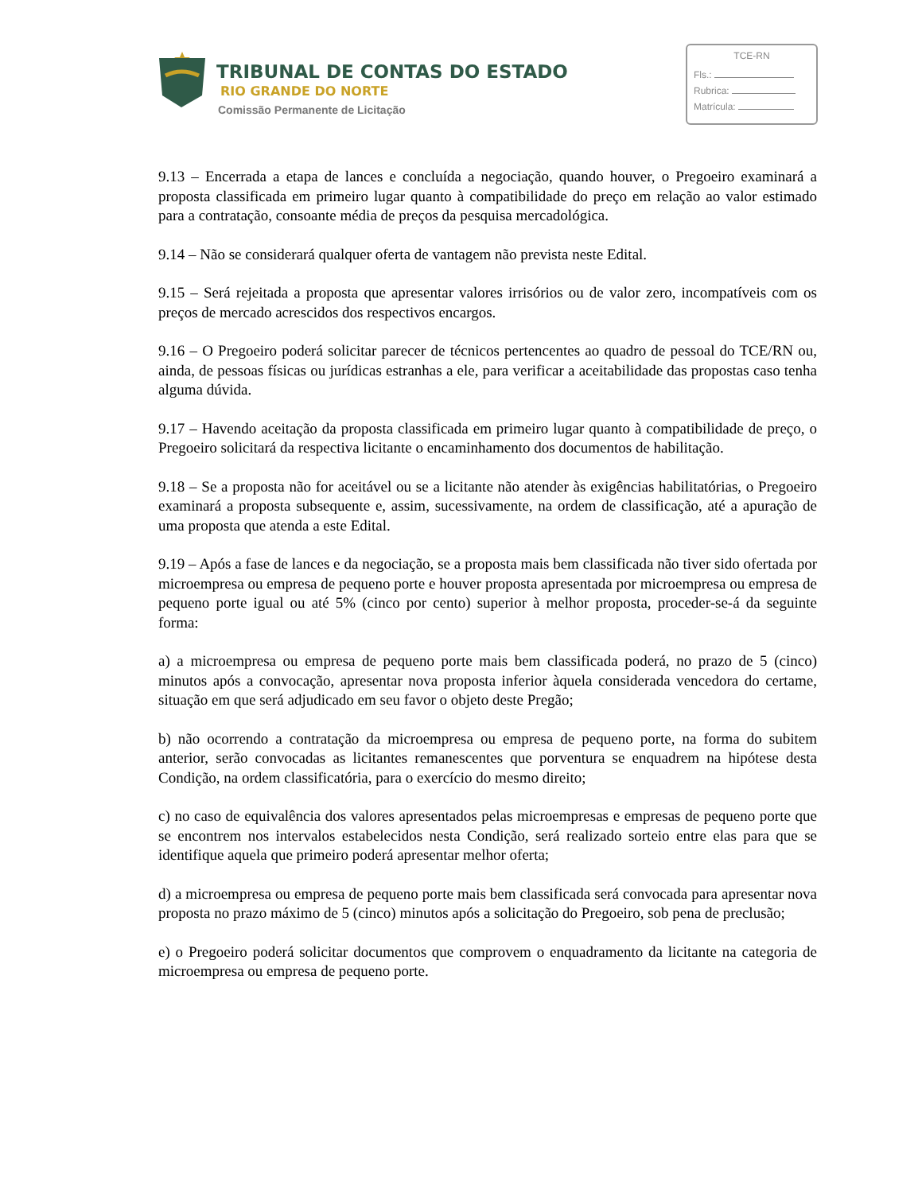TRIBUNAL DE CONTAS DO ESTADO
RIO GRANDE DO NORTE
Comissão Permanente de Licitação
TCE-RN
Fls.:
Rubrica:
Matrícula:
9.13 – Encerrada a etapa de lances e concluída a negociação, quando houver, o Pregoeiro examinará a proposta classificada em primeiro lugar quanto à compatibilidade do preço em relação ao valor estimado para a contratação, consoante média de preços da pesquisa mercadológica.
9.14 – Não se considerará qualquer oferta de vantagem não prevista neste Edital.
9.15 – Será rejeitada a proposta que apresentar valores irrisórios ou de valor zero, incompatíveis com os preços de mercado acrescidos dos respectivos encargos.
9.16 – O Pregoeiro poderá solicitar parecer de técnicos pertencentes ao quadro de pessoal do TCE/RN ou, ainda, de pessoas físicas ou jurídicas estranhas a ele, para verificar a aceitabilidade das propostas caso tenha alguma dúvida.
9.17 – Havendo aceitação da proposta classificada em primeiro lugar quanto à compatibilidade de preço, o Pregoeiro solicitará da respectiva licitante o encaminhamento dos documentos de habilitação.
9.18 – Se a proposta não for aceitável ou se a licitante não atender às exigências habilitatórias, o Pregoeiro examinará a proposta subsequente e, assim, sucessivamente, na ordem de classificação, até a apuração de uma proposta que atenda a este Edital.
9.19 – Após a fase de lances e da negociação, se a proposta mais bem classificada não tiver sido ofertada por microempresa ou empresa de pequeno porte e houver proposta apresentada por microempresa ou empresa de pequeno porte igual ou até 5% (cinco por cento) superior à melhor proposta, proceder-se-á da seguinte forma:
a) a microempresa ou empresa de pequeno porte mais bem classificada poderá, no prazo de 5 (cinco) minutos após a convocação, apresentar nova proposta inferior àquela considerada vencedora do certame, situação em que será adjudicado em seu favor o objeto deste Pregão;
b) não ocorrendo a contratação da microempresa ou empresa de pequeno porte, na forma do subitem anterior, serão convocadas as licitantes remanescentes que porventura se enquadrem na hipótese desta Condição, na ordem classificatória, para o exercício do mesmo direito;
c) no caso de equivalência dos valores apresentados pelas microempresas e empresas de pequeno porte que se encontrem nos intervalos estabelecidos nesta Condição, será realizado sorteio entre elas para que se identifique aquela que primeiro poderá apresentar melhor oferta;
d) a microempresa ou empresa de pequeno porte mais bem classificada será convocada para apresentar nova proposta no prazo máximo de 5 (cinco) minutos após a solicitação do Pregoeiro, sob pena de preclusão;
e) o Pregoeiro poderá solicitar documentos que comprovem o enquadramento da licitante na categoria de microempresa ou empresa de pequeno porte.